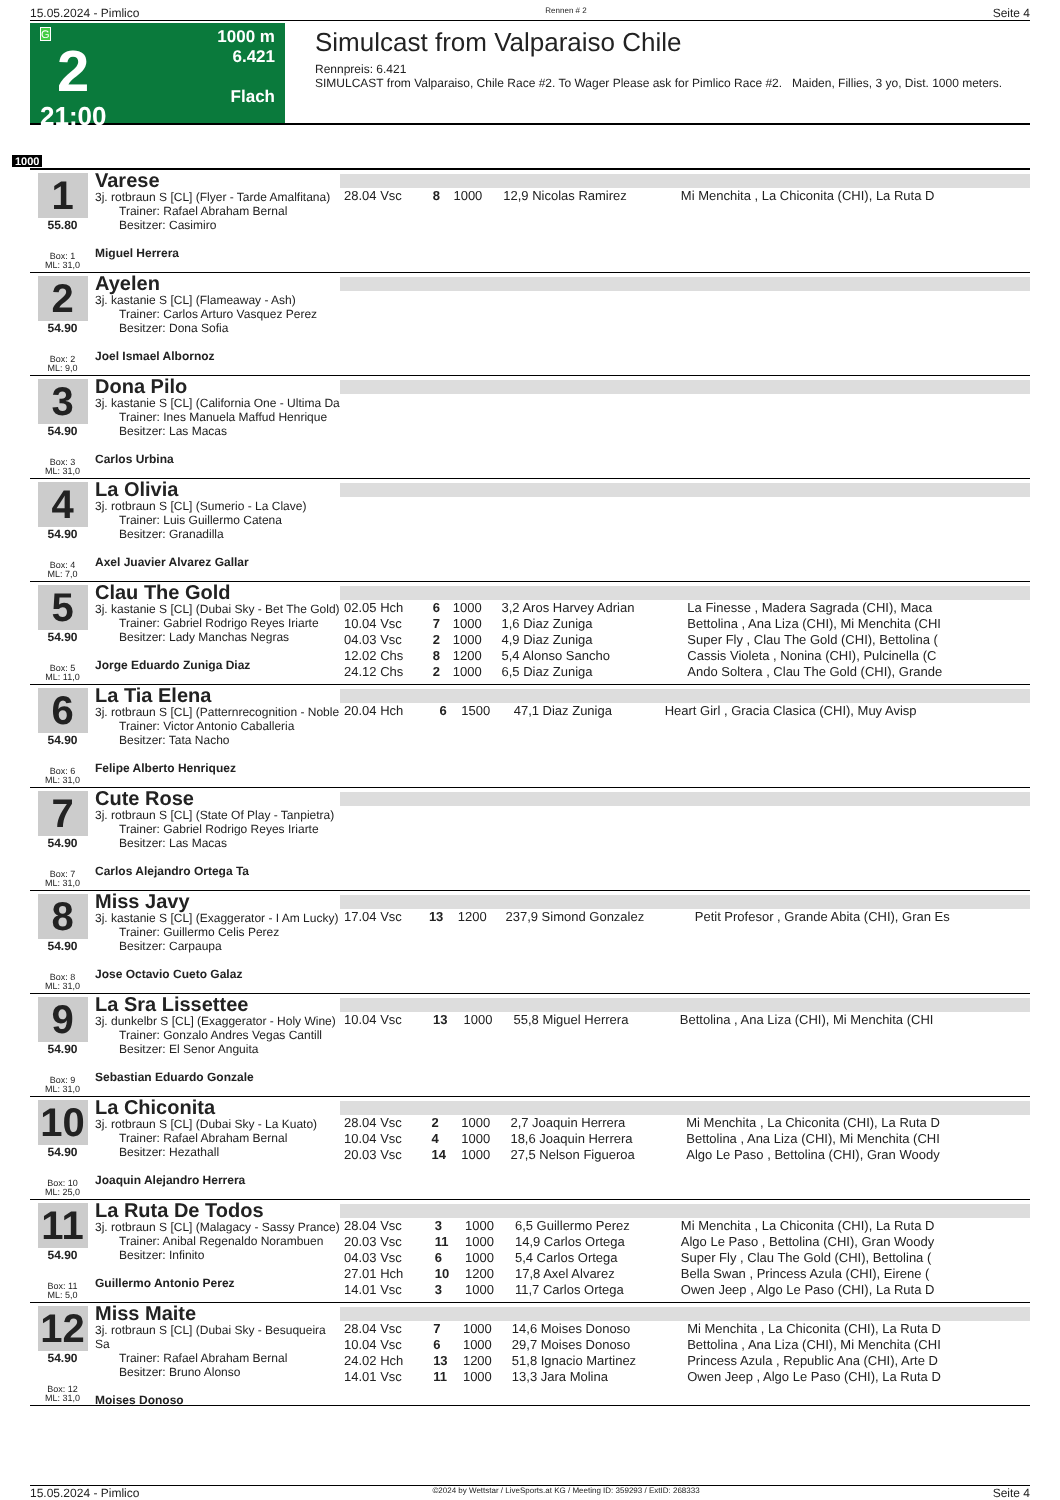15.05.2024 - Pimlico Rennen # 2 Seite 4
G
2
21:00
1000 m
6.421
Flach
Simulcast from Valparaiso Chile
Rennpreis: 6.421
SIMULCAST from Valparaiso, Chile Race #2. To Wager Please ask for Pimlico Race #2. Maiden, Fillies, 3 yo, Dist. 1000 meters.
1000
1
55.80
Box: 1
ML: 31,0
Varese
3j. rotbraun S [CL] (Flyer - Tarde Amalfitana)
  Trainer: Rafael Abraham Bernal
  Besitzer: Casimiro
Miguel Herrera
| 28.04 Vsc | 8 | 1000 | 12,9 Nicolas Ramirez | Mi Menchita , La Chiconita (CHI), La Ruta D |
2
54.90
Box: 2
ML: 9,0
Ayelen
3j. kastanie S [CL] (Flameaway - Ash)
  Trainer: Carlos Arturo Vasquez Perez
  Besitzer: Dona Sofia
Joel Ismael Albornoz
3
54.90
Box: 3
ML: 31,0
Dona Pilo
3j. kastanie S [CL] (California One - Ultima Da
  Trainer: Ines Manuela Maffud Henrique
  Besitzer: Las Macas
Carlos Urbina
4
54.90
Box: 4
ML: 7,0
La Olivia
3j. rotbraun S [CL] (Sumerio - La Clave)
  Trainer: Luis Guillermo Catena
  Besitzer: Granadilla
Axel Juavier Alvarez Gallar
5
54.90
Box: 5
ML: 11,0
Clau The Gold
3j. kastanie S [CL] (Dubai Sky - Bet The Gold)
  Trainer: Gabriel Rodrigo Reyes Iriarte
  Besitzer: Lady Manchas Negras
Jorge Eduardo Zuniga Diaz
| 02.05 Hch | 6 | 1000 | 3,2 Aros Harvey Adrian | La Finesse , Madera Sagrada (CHI), Maca |
| 10.04 Vsc | 7 | 1000 | 1,6 Diaz Zuniga | Bettolina , Ana Liza (CHI), Mi Menchita (CHI |
| 04.03 Vsc | 2 | 1000 | 4,9 Diaz Zuniga | Super Fly , Clau The Gold (CHI), Bettolina ( |
| 12.02 Chs | 8 | 1200 | 5,4 Alonso Sancho | Cassis Violeta , Nonina (CHI), Pulcinella (C |
| 24.12 Chs | 2 | 1000 | 6,5 Diaz Zuniga | Ando Soltera , Clau The Gold (CHI), Grande |
6
54.90
Box: 6
ML: 31,0
La Tia Elena
3j. rotbraun S [CL] (Patternrecognition - Noble
  Trainer: Victor Antonio Caballeria
  Besitzer: Tata Nacho
Felipe Alberto Henriquez
| 20.04 Hch | 6 | 1500 | 47,1 Diaz Zuniga | Heart Girl , Gracia Clasica (CHI), Muy Avisp |
7
54.90
Box: 7
ML: 31,0
Cute Rose
3j. rotbraun S [CL] (State Of Play - Tanpietra)
  Trainer: Gabriel Rodrigo Reyes Iriarte
  Besitzer: Las Macas
Carlos Alejandro Ortega Ta
8
54.90
Box: 8
ML: 31,0
Miss Javy
3j. kastanie S [CL] (Exaggerator - I Am Lucky)
  Trainer: Guillermo Celis Perez
  Besitzer: Carpaupa
Jose Octavio Cueto Galaz
| 17.04 Vsc | 13 | 1200 | 237,9 Simond Gonzalez | Petit Profesor , Grande Abita (CHI), Gran Es |
9
54.90
Box: 9
ML: 31,0
La Sra Lissettee
3j. dunkelbr S [CL] (Exaggerator - Holy Wine)
  Trainer: Gonzalo Andres Vegas Cantill
  Besitzer: El Senor Anguita
Sebastian Eduardo Gonzale
| 10.04 Vsc | 13 | 1000 | 55,8 Miguel Herrera | Bettolina , Ana Liza (CHI), Mi Menchita (CHI |
10
54.90
Box: 10
ML: 25,0
La Chiconita
3j. rotbraun S [CL] (Dubai Sky - La Kuato)
  Trainer: Rafael Abraham Bernal
  Besitzer: Hezathall
Joaquin Alejandro Herrera
| 28.04 Vsc | 2 | 1000 | 2,7 Joaquin Herrera | Mi Menchita , La Chiconita (CHI), La Ruta D |
| 10.04 Vsc | 4 | 1000 | 18,6 Joaquin Herrera | Bettolina , Ana Liza (CHI), Mi Menchita (CHI |
| 20.03 Vsc | 14 | 1000 | 27,5 Nelson Figueroa | Algo Le Paso , Bettolina (CHI), Gran Woody |
11
54.90
Box: 11
ML: 5,0
La Ruta De Todos
3j. rotbraun S [CL] (Malagacy - Sassy Prance)
  Trainer: Anibal Regenaldo Norambuen
  Besitzer: Infinito
Guillermo Antonio Perez
| 28.04 Vsc | 3 | 1000 | 6,5 Guillermo Perez | Mi Menchita , La Chiconita (CHI), La Ruta D |
| 20.03 Vsc | 11 | 1000 | 14,9 Carlos Ortega | Algo Le Paso , Bettolina (CHI), Gran Woody |
| 04.03 Vsc | 6 | 1000 | 5,4 Carlos Ortega | Super Fly , Clau The Gold (CHI), Bettolina ( |
| 27.01 Hch | 10 | 1200 | 17,8 Axel Alvarez | Bella Swan , Princess Azula (CHI), Eirene ( |
| 14.01 Vsc | 3 | 1000 | 11,7 Carlos Ortega | Owen Jeep , Algo Le Paso (CHI), La Ruta D |
12
54.90
Box: 12
ML: 31,0
Miss Maite
3j. rotbraun S [CL] (Dubai Sky - Besuqueira Sa
  Trainer: Rafael Abraham Bernal
  Besitzer: Bruno Alonso
Moises Donoso
| 28.04 Vsc | 7 | 1000 | 14,6 Moises Donoso | Mi Menchita , La Chiconita (CHI), La Ruta D |
| 10.04 Vsc | 6 | 1000 | 29,7 Moises Donoso | Bettolina , Ana Liza (CHI), Mi Menchita (CHI |
| 24.02 Hch | 13 | 1200 | 51,8 Ignacio Martinez | Princess Azula , Republic Ana (CHI), Arte D |
| 14.01 Vsc | 11 | 1000 | 13,3 Jara Molina | Owen Jeep , Algo Le Paso (CHI), La Ruta D |
15.05.2024 - Pimlico ©2024 by Wettstar / LiveSports.at KG / Meeting ID: 359293 / ExtID: 268333 Seite 4